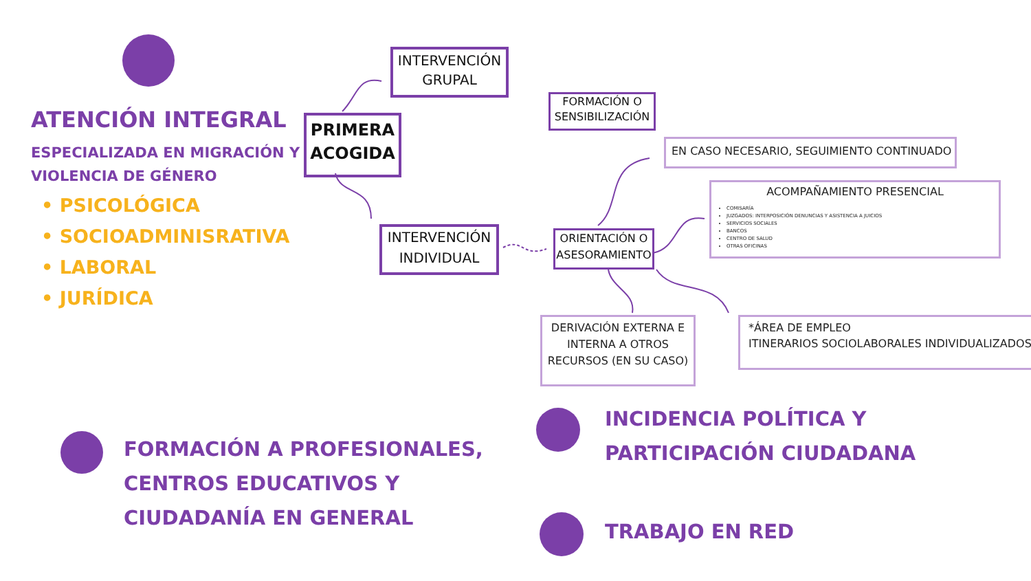ATENCIÓN INTEGRAL
ESPECIALIZADA EN MIGRACIÓN Y
VIOLENCIA DE GÉNERO
• PSICOLÓGICA
• SOCIOADMINISRATIVA
• LABORAL
• JURÍDICA
INTERVENCIÓN GRUPAL
PRIMERA ACOGIDA
INTERVENCIÓN INDIVIDUAL
FORMACIÓN O SENSIBILIZACIÓN
EN CASO NECESARIO, SEGUIMIENTO CONTINUADO
ACOMPAÑAMIENTO PRESENCIAL
COMISARÍA
JUZGADOS: INTERPOSICIÓN DENUNCIAS Y ASISTENCIA A JUICIOS
SERVICIOS SOCIALES
BANCOS
CENTRO DE SALUD
OTRAS OFICINAS
ORIENTACIÓN O ASESORAMIENTO
DERIVACIÓN EXTERNA E INTERNA A OTROS RECURSOS (EN SU CASO)
*ÁREA DE EMPLEO
ITINERARIOS SOCIOLABORALES INDIVIDUALIZADOS
FORMACIÓN A PROFESIONALES,
CENTROS EDUCATIVOS Y
CIUDADANÍA EN GENERAL
INCIDENCIA POLÍTICA Y
PARTICIPACIÓN CIUDADANA
TRABAJO EN RED